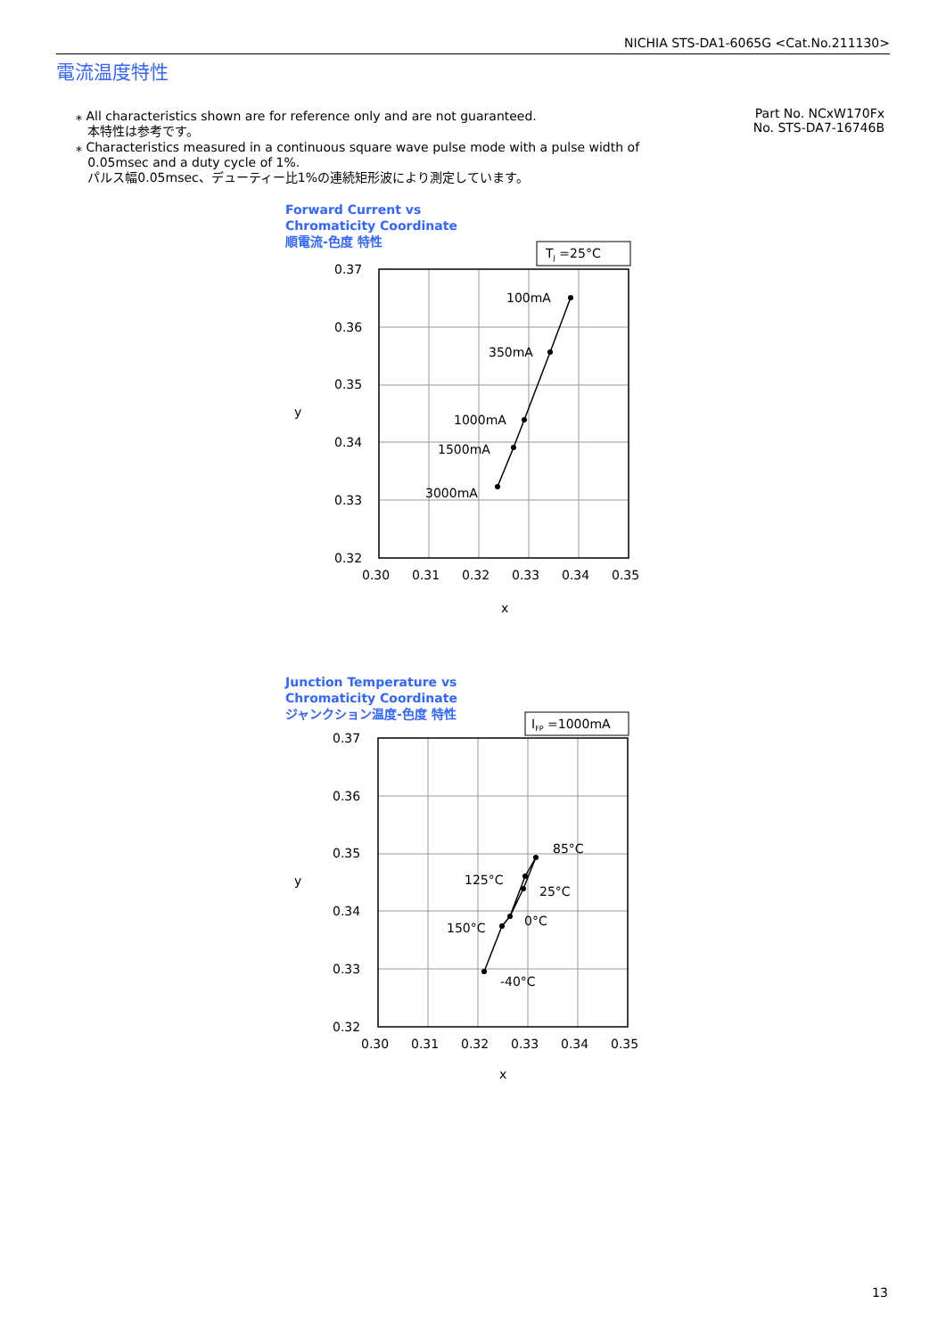NICHIA STS-DA1-6065G <Cat.No.211130>
電流温度特性
Part No. NCxW170Fx
No. STS-DA7-16746B
⁎ All characteristics shown are for reference only and are not guaranteed.
本特性は参考です。
⁎ Characteristics measured in a continuous square wave pulse mode with a pulse width of
0.05msec and a duty cycle of 1%.
パルス幅0.05msec、デューティー比1%の連続矩形波により測定しています。
Forward Current vs
Chromaticity Coordinate
順電流-色度 特性
TJ =25°C
100mA
350mA
1000mA
1500mA
3000mA
0.37
0.36
0.35
0.34
0.33
0.32
0.30
0.31
0.32
0.33
0.34
0.35
x
y
Junction Temperature vs
Chromaticity Coordinate
ジャンクション温度-色度 特性
IFP =1000mA
85°C
125°C
25°C
0°C
150°C
-40°C
0.37
0.36
0.35
0.34
0.33
0.32
0.30
0.31
0.32
0.33
0.34
0.35
x
y
13